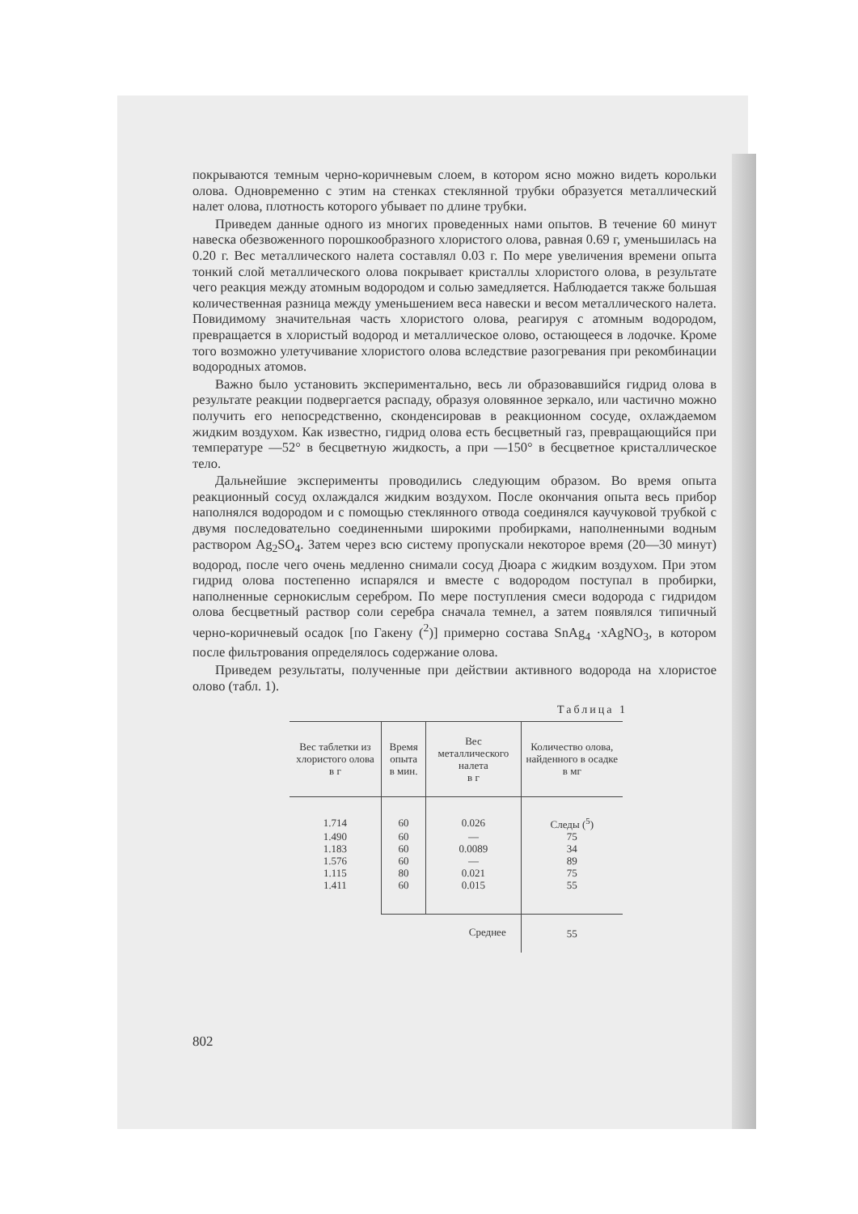покрываются темным черно-коричневым слоем, в котором ясно можно видеть корольки олова. Одновременно с этим на стенках стеклянной трубки образуется металлический налет олова, плотность которого убывает по длине трубки.
Приведем данные одного из многих проведенных нами опытов. В течение 60 минут навеска обезвоженного порошкообразного хлористого олова, равная 0.69 г, уменьшилась на 0.20 г. Вес металлического налета составлял 0.03 г. По мере увеличения времени опыта тонкий слой металлического олова покрывает кристаллы хлористого олова, в результате чего реакция между атомным водородом и солью замедляется. Наблюдается также большая количественная разница между уменьшением веса навески и весом металлического налета. Повидимому значительная часть хлористого олова, реагируя с атомным водородом, превращается в хлористый водород и металлическое олово, остающееся в лодочке. Кроме того возможно улетучивание хлористого олова вследствие разогревания при рекомбинации водородных атомов.
Важно было установить экспериментально, весь ли образовавшийся гидрид олова в результате реакции подвергается распаду, образуя оловянное зеркало, или частично можно получить его непосредственно, сконденсировав в реакционном сосуде, охлаждаемом жидким воздухом. Как известно, гидрид олова есть бесцветный газ, превращающийся при температуре —52° в бесцветную жидкость, а при —150° в бесцветное кристаллическое тело.
Дальнейшие эксперименты проводились следующим образом. Во время опыта реакционный сосуд охлаждался жидким воздухом. После окончания опыта весь прибор наполнялся водородом и с помощью стеклянного отвода соединялся каучуковой трубкой с двумя последовательно соединенными широкими пробирками, наполненными водным раствором Ag<sub>2</sub>SO<sub>4</sub>. Затем через всю систему пропускали некоторое время (20—30 минут) водород, после чего очень медленно снимали сосуд Дюара с жидким воздухом. При этом гидрид олова постепенно испарялся и вместе с водородом поступал в пробирки, наполненные сернокислым серебром. По мере поступления смеси водорода с гидридом олова бесцветный раствор соли серебра сначала темнел, а затем появлялся типичный черно-коричневый осадок [по Гакену (<sup>2</sup>)] примерно состава SnAg<sub>4</sub> ·xAgNO<sub>3</sub>, в котором после фильтрования определялось содержание олова.
Приведем результаты, полученные при действии активного водорода на хлористое олово (табл. 1).
Таблица 1
| Вес таблетки из хлористого олова в г | Время опыта в мин. | Вес металлического налета в г | Количество олова, найденного в осадке в мг |
| --- | --- | --- | --- |
| 1.714 | 60 | 0.026 | Следы (<sup>5</sup>) |
| 1.490 | 60 | — | 75 |
| 1.183 | 60 | 0.0089 | 34 |
| 1.576 | 60 | — | 89 |
| 1.115 | 80 | 0.021 | 75 |
| 1.411 | 60 | 0.015 | 55 |
| | Среднее | | 55 |
802